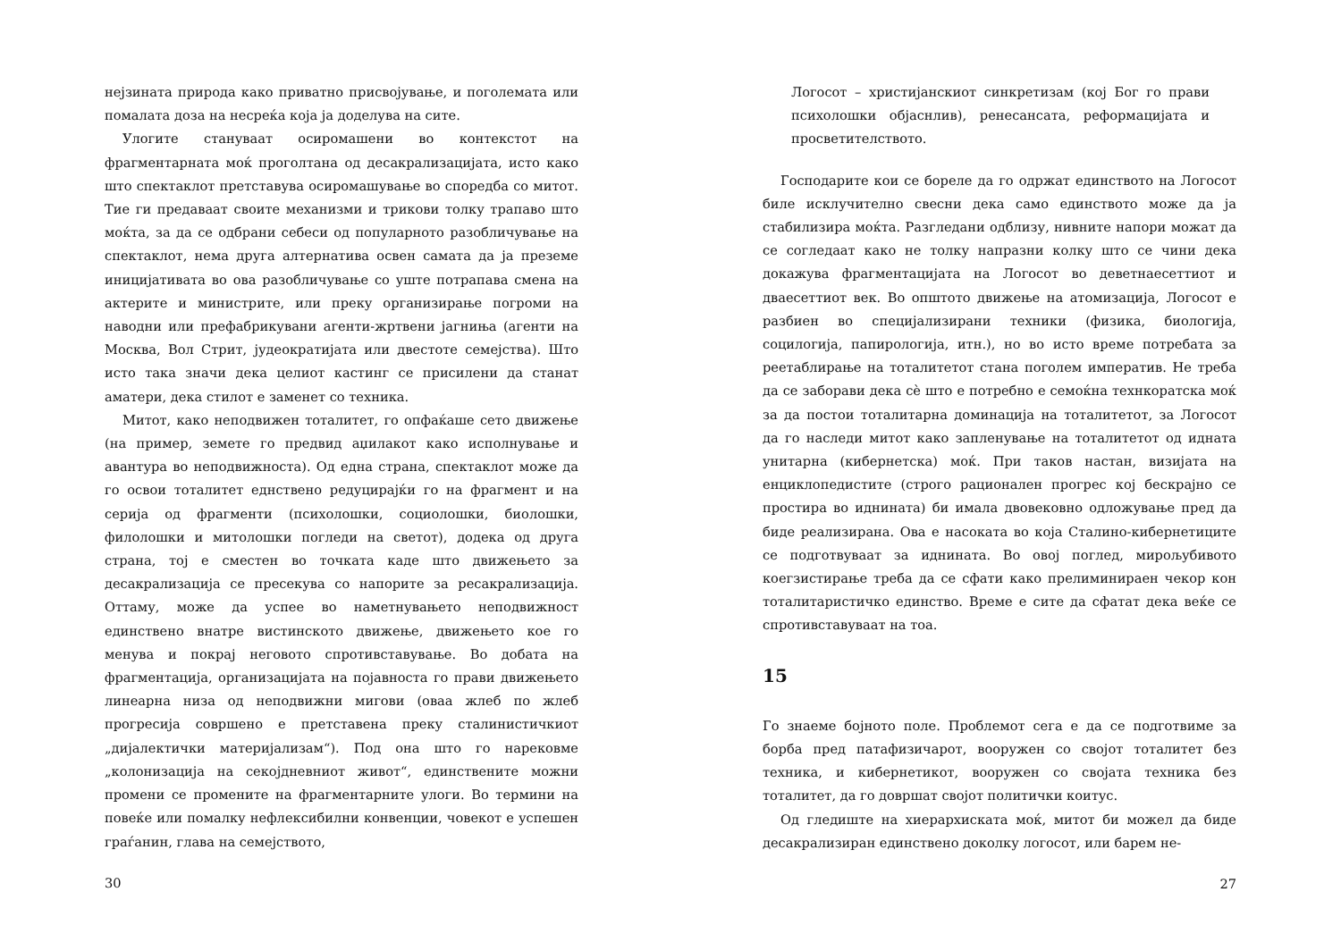нејзината природа како приватно присвојување, и поголемата или помалата доза на несреќа која ја доделува на сите.
Улогите стануваат осиромашени во контекстот на фрагментарната моќ проголтана од десакрализацијата, исто како што спектаклот претставува осиромашување во споредба со митот. Тие ги предаваат своите механизми и трикови толку трапаво што моќта, за да се одбрани себеси од популарното разобличување на спектаклот, нема друга алтернатива освен самата да ја преземе иницијативата во ова разобличување со уште потрапава смена на актерите и министрите, или преку организирање погроми на наводни или префабрикувани агенти-жртвени јагниња (агенти на Москва, Вол Стрит, јудеократијата или двестоте семејства). Што исто така значи дека целиот кастинг се присилени да станат аматери, дека стилот е заменет со техника.
Митот, како неподвижен тоталитет, го опфаќаше сето движење (на пример, земете го предвид аџилакот како исполнување и авантура во неподвижноста). Од една страна, спектаклот може да го освои тоталитет еднствено редуцирајќи го на фрагмент и на серија од фрагменти (психолошки, социолошки, биолошки, филолошки и митолошки погледи на светот), додека од друга страна, тој е сместен во точката каде што движењето за десакрализација се пресекува со напорите за ресакрализација. Оттаму, може да успее во наметнувањето неподвижност единствено внатре вистинското движење, движењето кое го менува и покрај неговото спротивставување. Во добата на фрагментација, организацијата на појавноста го прави движењето линеарна низа од неподвижни мигови (оваа жлеб по жлеб прогресија совршено е претставена преку сталинистичкиот „дијалектички материјализам“). Под она што го нарековме „колонизација на секојдневниот живот“, единствените можни промени се промените на фрагментарните улоги. Во термини на повеќе или помалку нефлексибилни конвенции, човекот е успешен граѓанин, глава на семејството,
30
Логосот – христијанскиот синкретизам (кој Бог го прави психолошки објаснлив), ренесансата, реформацијата и просветителството.
Господарите кои се бореле да го одржат единството на Логосот биле исклучително свесни дека само единството може да ја стабилизира моќта. Разгледани одблизу, нивните напори можат да се согледаат како не толку напразни колку што се чини дека докажува фрагментацијата на Логосот во деветнаесеттиот и дваесеттиот век. Во општото движење на атомизација, Логосот е разбиен во специјализирани техники (физика, биологија, социлогија, папирологија, итн.), но во исто време потребата за реетаблирање на тоталитетот стана поголем императив. Не треба да се заборави дека сè што е потребно е семоќна технкоратска моќ за да постои тоталитарна доминација на тоталитетот, за Логосот да го наследи митот како запленување на тоталитетот од идната унитарна (кибернетска) моќ. При таков настан, визијата на енциклопедистите (строго рационален прогрес кој бескрајно се простира во иднината) би имала двовековно одложување пред да биде реализирана. Ова е насоката во која Сталино-кибернетиците се подготвуваат за иднината. Во овој поглед, мирољубивото коегзистирање треба да се сфати како прелиминираен чекор кон тоталитаристичко единство. Време е сите да сфатат дека веќе се спротивставуваат на тоа.
15
Го знаеме бојното поле. Проблемот сега е да се подготвиме за борба пред патафизичарот, вооружен со својот тоталитет без техника, и кибернетикот, вооружен со својата техника без тоталитет, да го довршат својот политички коитус.
Од гледиште на хиерархиската моќ, митот би можел да биде десакрализиран единствено доколку логосот, или барем не-
27